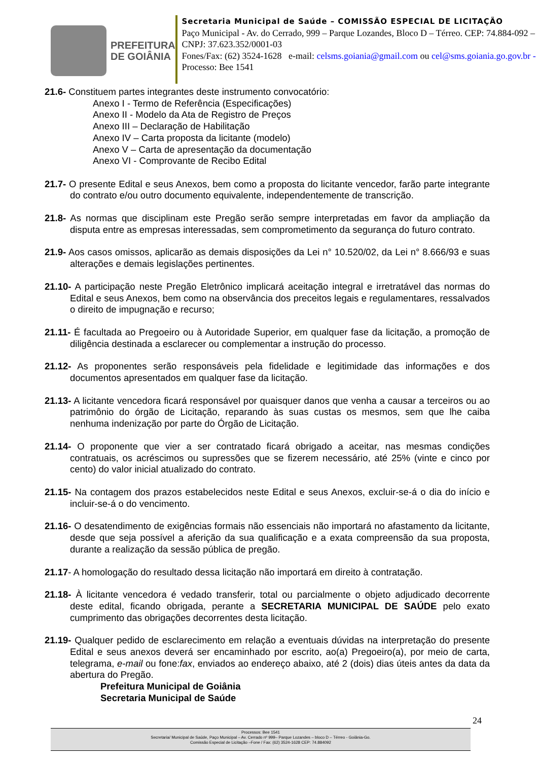PREFEITURA
DE GOIÂNIA
Secretaria Municipal de Saúde – COMISSÃO ESPECIAL DE LICITAÇÃO
Paço Municipal - Av. do Cerrado, 999 – Parque Lozandes, Bloco D – Térreo. CEP: 74.884-092 – CNPJ: 37.623.352/0001-03
Fones/Fax: (62) 3524-1628 e-mail: celsms.goiania@gmail.com ou cel@sms.goiania.go.gov.br - Processo: Bee 1541
21.6- Constituem partes integrantes deste instrumento convocatório:
Anexo I - Termo de Referência (Especificações)
Anexo II - Modelo da Ata de Registro de Preços
Anexo III – Declaração de Habilitação
Anexo IV – Carta proposta da licitante (modelo)
Anexo V – Carta de apresentação da documentação
Anexo VI - Comprovante de Recibo Edital
21.7- O presente Edital e seus Anexos, bem como a proposta do licitante vencedor, farão parte integrante do contrato e/ou outro documento equivalente, independentemente de transcrição.
21.8- As normas que disciplinam este Pregão serão sempre interpretadas em favor da ampliação da disputa entre as empresas interessadas, sem comprometimento da segurança do futuro contrato.
21.9- Aos casos omissos, aplicarão as demais disposições da Lei n° 10.520/02, da Lei n° 8.666/93 e suas alterações e demais legislações pertinentes.
21.10- A participação neste Pregão Eletrônico implicará aceitação integral e irretratável das normas do Edital e seus Anexos, bem como na observância dos preceitos legais e regulamentares, ressalvados o direito de impugnação e recurso;
21.11- É facultada ao Pregoeiro ou à Autoridade Superior, em qualquer fase da licitação, a promoção de diligência destinada a esclarecer ou complementar a instrução do processo.
21.12- As proponentes serão responsáveis pela fidelidade e legitimidade das informações e dos documentos apresentados em qualquer fase da licitação.
21.13- A licitante vencedora ficará responsável por quaisquer danos que venha a causar a terceiros ou ao patrimônio do órgão de Licitação, reparando às suas custas os mesmos, sem que lhe caiba nenhuma indenização por parte do Órgão de Licitação.
21.14- O proponente que vier a ser contratado ficará obrigado a aceitar, nas mesmas condições contratuais, os acréscimos ou supressões que se fizerem necessário, até 25% (vinte e cinco por cento) do valor inicial atualizado do contrato.
21.15- Na contagem dos prazos estabelecidos neste Edital e seus Anexos, excluir-se-á o dia do início e incluir-se-á o do vencimento.
21.16- O desatendimento de exigências formais não essenciais não importará no afastamento da licitante, desde que seja possível a aferição da sua qualificação e a exata compreensão da sua proposta, durante a realização da sessão pública de pregão.
21.17- A homologação do resultado dessa licitação não importará em direito à contratação.
21.18- À licitante vencedora é vedado transferir, total ou parcialmente o objeto adjudicado decorrente deste edital, ficando obrigada, perante a SECRETARIA MUNICIPAL DE SAÚDE pelo exato cumprimento das obrigações decorrentes desta licitação.
21.19- Qualquer pedido de esclarecimento em relação a eventuais dúvidas na interpretação do presente Edital e seus anexos deverá ser encaminhado por escrito, ao(a) Pregoeiro(a), por meio de carta, telegrama, e-mail ou fone:fax, enviados ao endereço abaixo, até 2 (dois) dias úteis antes da data da abertura do Pregão.
Prefeitura Municipal de Goiânia
Secretaria Municipal de Saúde
24
Processos: Bee 1541
Secretaria/ Municipal de Saúde, Paço Municipal – Av. Cerrado nº 999– Parque Lozandes – bloco D – Térreo - Goiânia-Go.
Comissão Especial de Licitação –Fone / Fax: (62) 3524-1628 CEP: 74.884092